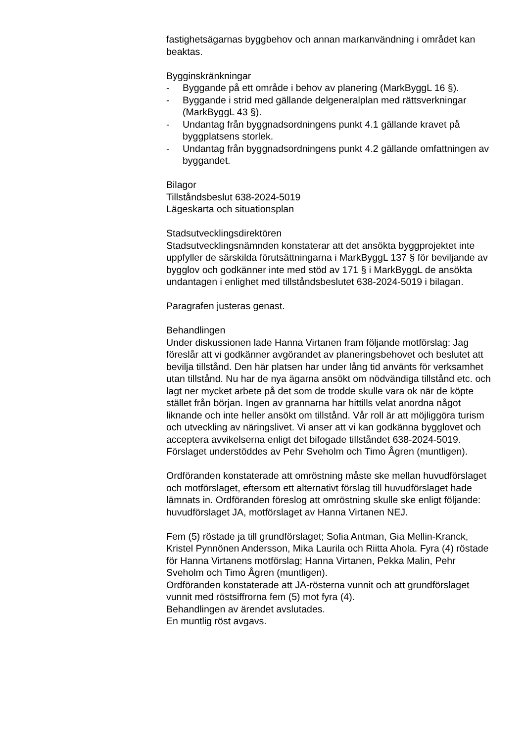fastighetsägarnas byggbehov och annan markanvändning i området kan beaktas.
Bygginskränkningar
- Byggande på ett område i behov av planering (MarkByggL 16 §).
- Byggande i strid med gällande delgeneralplan med rättsverkningar (MarkByggL 43 §).
- Undantag från byggnadsordningens punkt 4.1 gällande kravet på byggplatsens storlek.
- Undantag från byggnadsordningens punkt 4.2 gällande omfattningen av byggandet.
Bilagor
Tillståndsbeslut 638-2024-5019
Lägeskarta och situationsplan
Stadsutvecklingsdirektören
Stadsutvecklingsnämnden konstaterar att det ansökta byggprojektet inte uppfyller de särskilda förutsättningarna i MarkByggL 137 § för beviljande av bygglov och godkänner inte med stöd av 171 § i MarkByggL de ansökta undantagen i enlighet med tillståndsbeslutet 638-2024-5019 i bilagan.
Paragrafen justeras genast.
Behandlingen
Under diskussionen lade Hanna Virtanen fram följande motförslag: Jag föreslår att vi godkänner avgörandet av planeringsbehovet och beslutet att bevilja tillstånd. Den här platsen har under lång tid använts för verksamhet utan tillstånd. Nu har de nya ägarna ansökt om nödvändiga tillstånd etc. och lagt ner mycket arbete på det som de trodde skulle vara ok när de köpte stället från början. Ingen av grannarna har hittills velat anordna något liknande och inte heller ansökt om tillstånd. Vår roll är att möjliggöra turism och utveckling av näringslivet. Vi anser att vi kan godkänna bygglovet och acceptera avvikelserna enligt det bifogade tillståndet 638-2024-5019.
Förslaget understöddes av Pehr Sveholm och Timo Ågren (muntligen).
Ordföranden konstaterade att omröstning måste ske mellan huvudförslaget och motförslaget, eftersom ett alternativt förslag till huvudförslaget hade lämnats in. Ordföranden föreslog att omröstning skulle ske enligt följande: huvudförslaget JA, motförslaget av Hanna Virtanen NEJ.
Fem (5) röstade ja till grundförslaget; Sofia Antman, Gia Mellin-Kranck, Kristel Pynnönen Andersson, Mika Laurila och Riitta Ahola. Fyra (4) röstade för Hanna Virtanens motförslag; Hanna Virtanen, Pekka Malin, Pehr Sveholm och Timo Ågren (muntligen).
Ordföranden konstaterade att JA-rösterna vunnit och att grundförslaget vunnit med röstsiffrorna fem (5) mot fyra (4).
Behandlingen av ärendet avslutades.
En muntlig röst avgavs.